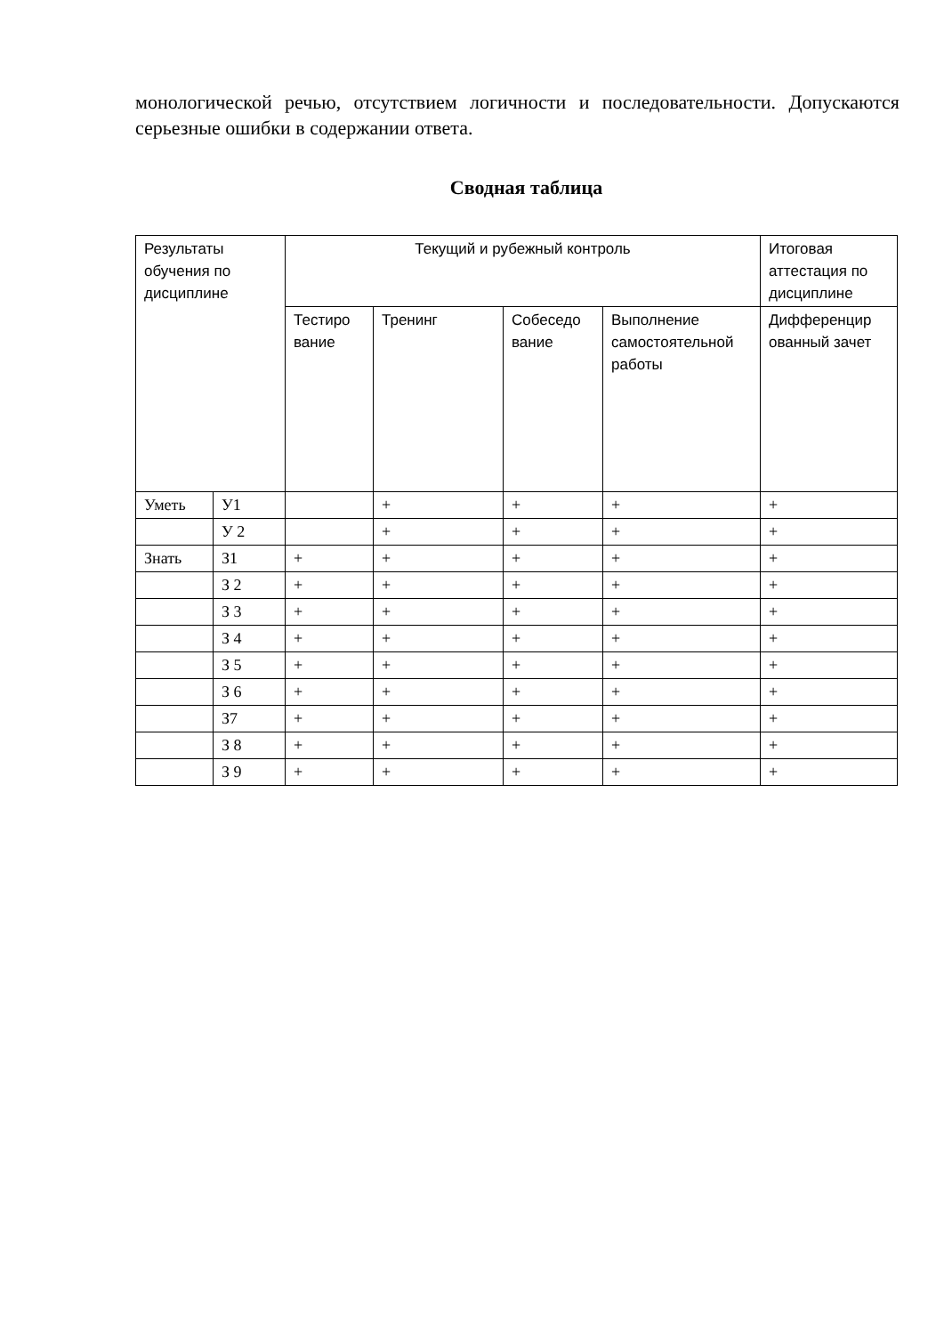монологической речью, отсутствием логичности и последовательности. Допускаются серьезные ошибки в содержании ответа.
Сводная таблица
| Результаты обучения по дисциплине | | Текущий и рубежный контроль | | | | Итоговая аттестация по дисциплине |
| | | Тестиро вание | Тренинг | Собеседо вание | Выполнение самостоятельной работы | Дифференцир ованный зачет |
| Уметь | У1 | | + | + | + | + |
| | У 2 | | + | + | + | + |
| Знать | З1 | + | + | + | + | + |
| | З 2 | + | + | + | + | + |
| | З 3 | + | + | + | + | + |
| | З 4 | + | + | + | + | + |
| | З 5 | + | + | + | + | + |
| | З 6 | + | + | + | + | + |
| | З7 | + | + | + | + | + |
| | З 8 | + | + | + | + | + |
| | З 9 | + | + | + | + | + |